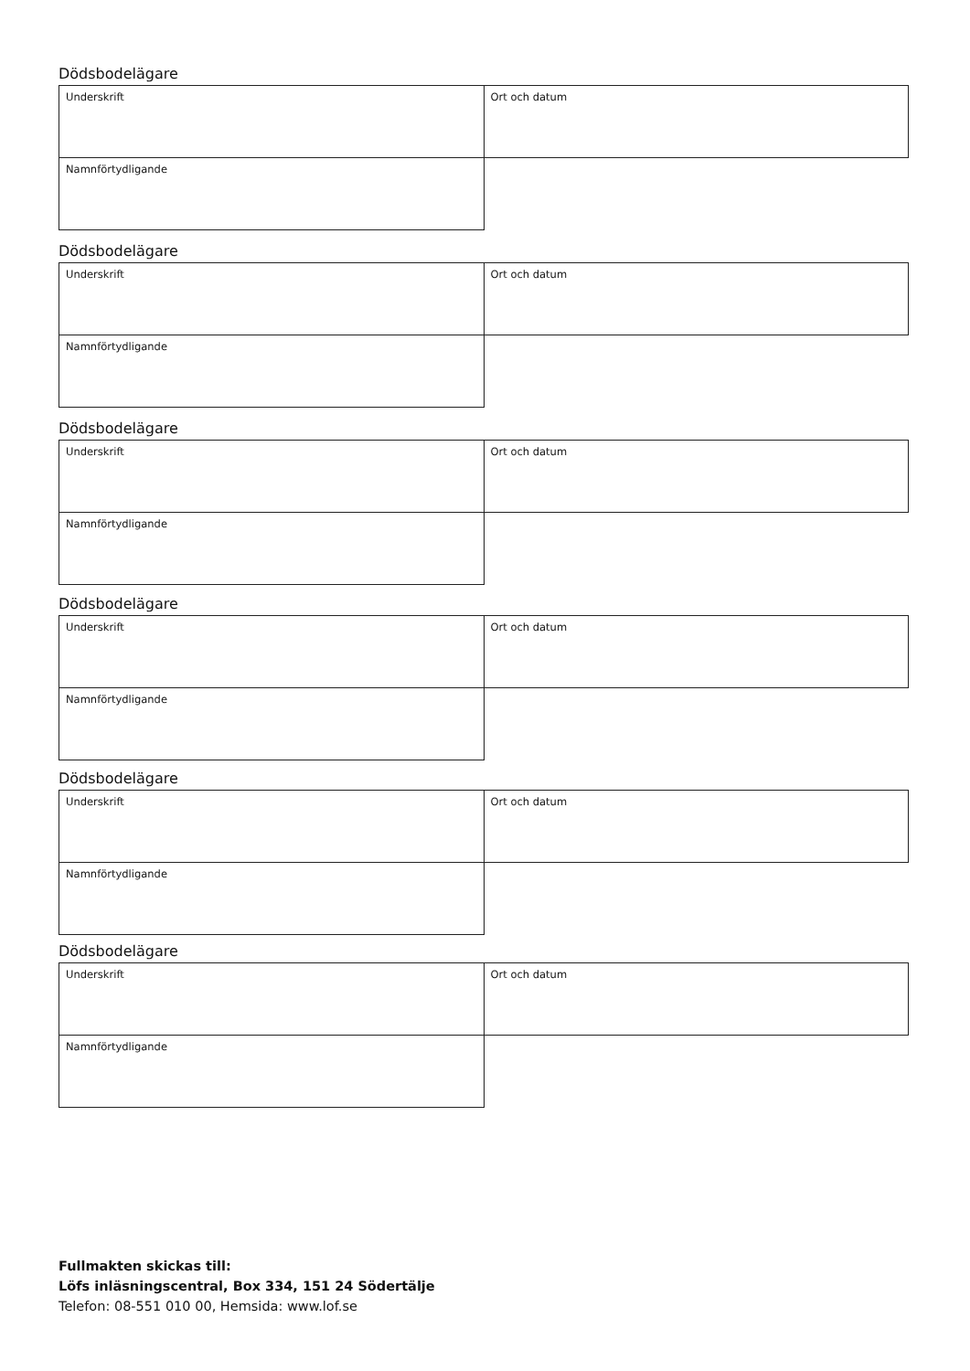Dödsbodelägare
| Underskrift | Ort och datum |
| Namnförtydligande | |
Dödsbodelägare
| Underskrift | Ort och datum |
| Namnförtydligande | |
Dödsbodelägare
| Underskrift | Ort och datum |
| Namnförtydligande | |
Dödsbodelägare
| Underskrift | Ort och datum |
| Namnförtydligande | |
Dödsbodelägare
| Underskrift | Ort och datum |
| Namnförtydligande | |
Dödsbodelägare
| Underskrift | Ort och datum |
| Namnförtydligande | |
Fullmakten skickas till:
Löfs inläsningscentral, Box 334, 151 24 Södertälje
Telefon: 08-551 010 00, Hemsida: www.lof.se